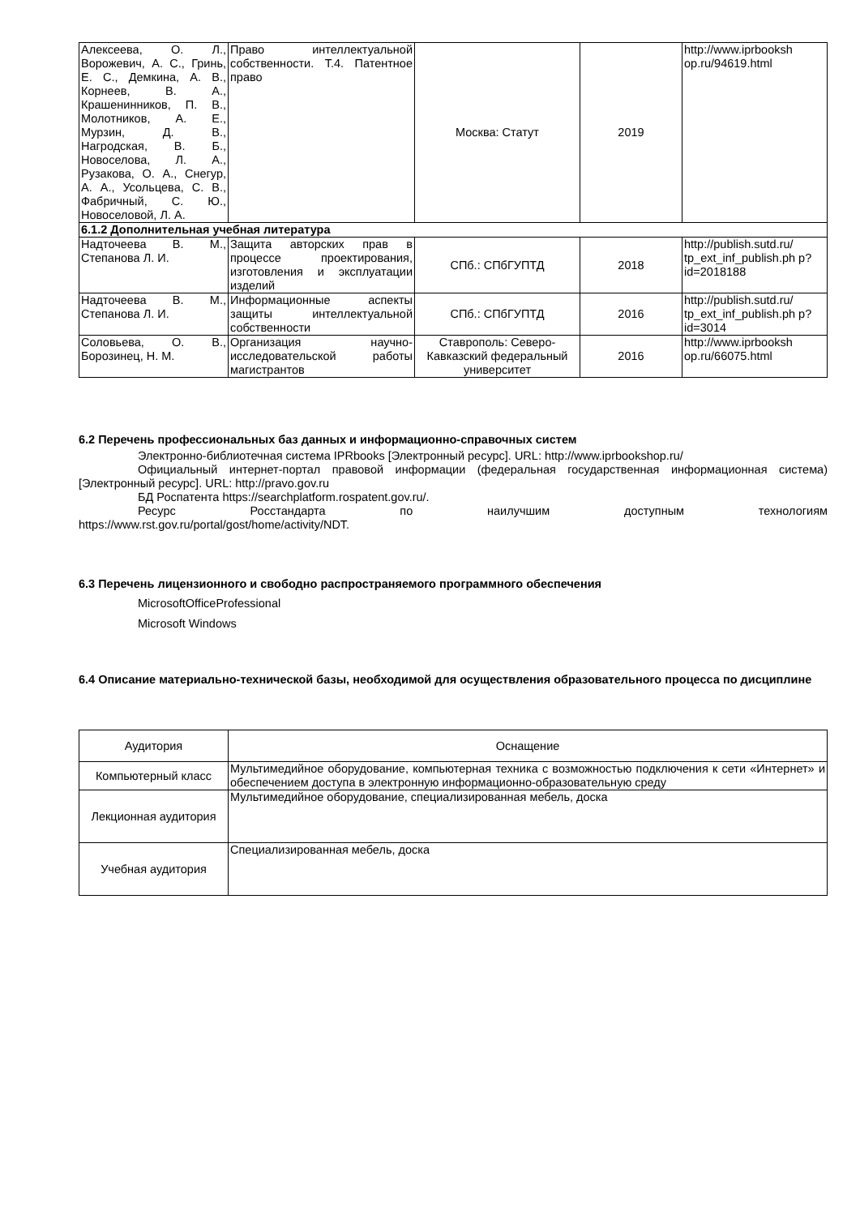| Алексеева, О. Л., Ворожевич, А. С., Гринь, Е. С., Демкина, А. В., Корнеев, В. А., Крашенинников, П. В., Молотников, А. Е., Мурзин, Д. В., Нагродская, В. Б., Новоселова, Л. А., Рузакова, О. А., Снегур, А. А., Усольцева, С. В., Фабричный, С. Ю., Новоселовой, Л. А. | Право интеллектуальной собственности. Т.4. Патентное право | Москва: Статут | 2019 | http://www.iprbooksh op.ru/94619.html |
| 6.1.2 Дополнительная учебная литература | | | | |
| Надточеева В. М., Степанова Л. И. | Защита авторских прав в процессе проектирования, изготовления и эксплуатации изделий | СПб.: СПбГУПТД | 2018 | http://publish.sutd.ru/ tp_ext_inf_publish.ph p?id=2018188 |
| Надточеева В. М., Степанова Л. И. | Информационные аспекты защиты интеллектуальной собственности | СПб.: СПбГУПТД | 2016 | http://publish.sutd.ru/ tp_ext_inf_publish.ph p?id=3014 |
| Соловьева, О. В., Борозинец, Н. М. | Организация научно-исследовательской работы магистрантов | Ставрополь: Северо-Кавказский федеральный университет | 2016 | http://www.iprbooksh op.ru/66075.html |
6.2 Перечень профессиональных баз данных и информационно-справочных систем
Электронно-библиотечная система IPRbooks [Электронный ресурс]. URL: http://www.iprbookshop.ru/
Официальный интернет-портал правовой информации (федеральная государственная информационная система) [Электронный ресурс]. URL: http://pravo.gov.ru
БД Роспатента https://searchplatform.rospatent.gov.ru/.
Ресурс Росстандарта по наилучшим доступным технологиям
https://www.rst.gov.ru/portal/gost/home/activity/NDT.
6.3 Перечень лицензионного и свободно распространяемого программного обеспечения
MicrosoftOfficeProfessional
Microsoft Windows
6.4 Описание материально-технической базы, необходимой для осуществления образовательного процесса по дисциплине
| Аудитория | Оснащение |
| Компьютерный класс | Мультимедийное оборудование, компьютерная техника с возможностью подключения к сети «Интернет» и обеспечением доступа в электронную информационно-образовательную среду |
| Лекционная аудитория | Мультимедийное оборудование, специализированная мебель, доска |
| Учебная аудитория | Специализированная мебель, доска |